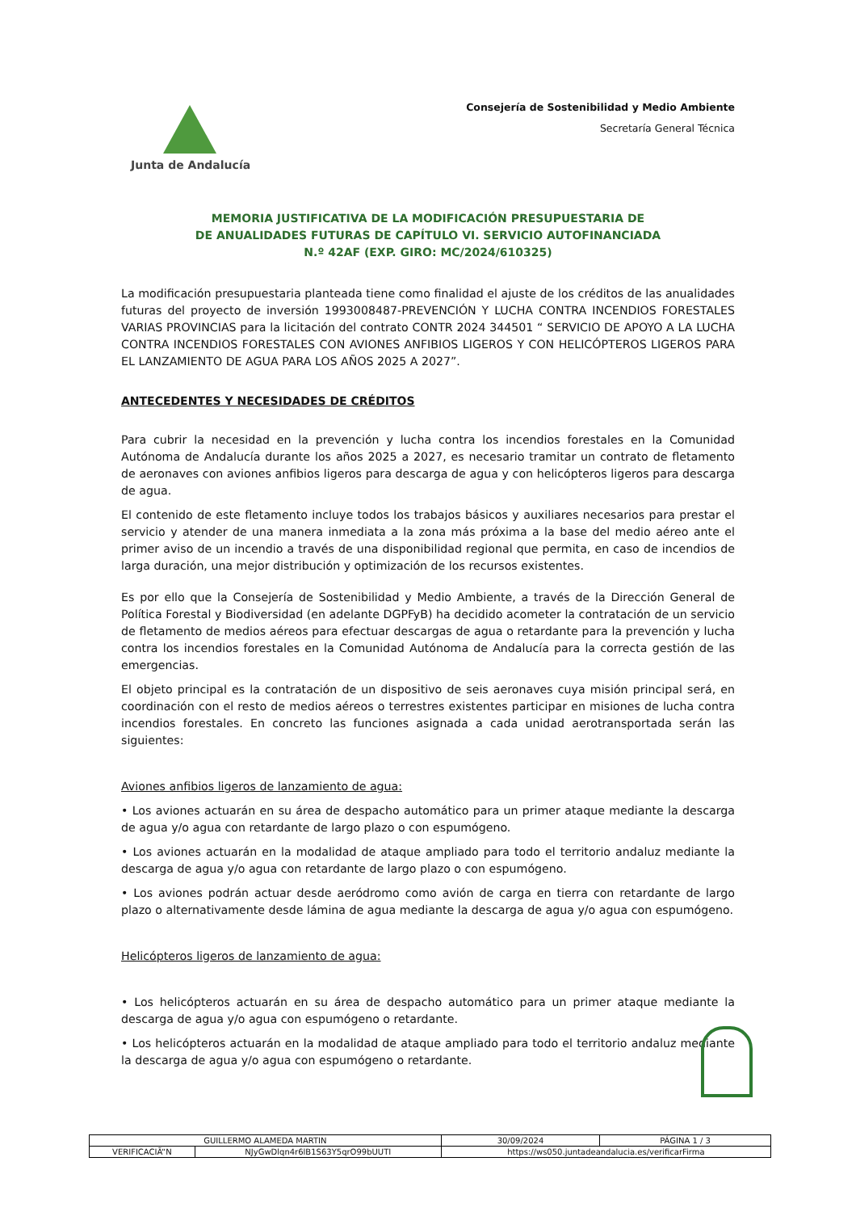Junta de Andalucía
Consejería de Sostenibilidad y Medio Ambiente
Secretaría General Técnica
MEMORIA JUSTIFICATIVA DE LA MODIFICACIÓN PRESUPUESTARIA DE
DE ANUALIDADES FUTURAS DE CAPÍTULO VI. SERVICIO AUTOFINANCIADA
N.º 42AF (EXP. GIRO: MC/2024/610325)
La modificación presupuestaria planteada tiene como finalidad el ajuste de los créditos de las anualidades futuras del proyecto de inversión 1993008487-PREVENCIÓN Y LUCHA CONTRA INCENDIOS FORESTALES VARIAS PROVINCIAS para la licitación del contrato CONTR 2024 344501 “ SERVICIO DE APOYO A LA LUCHA CONTRA INCENDIOS FORESTALES CON AVIONES ANFIBIOS LIGEROS Y CON HELICÓPTEROS LIGEROS PARA EL LANZAMIENTO DE AGUA PARA LOS AÑOS 2025 A 2027”.
ANTECEDENTES Y NECESIDADES DE CRÉDITOS
Para cubrir la necesidad en la prevención y lucha contra los incendios forestales en la Comunidad Autónoma de Andalucía durante los años 2025 a 2027, es necesario tramitar un contrato de fletamento de aeronaves con aviones anfibios ligeros para descarga de agua y con helicópteros ligeros para descarga de agua.
El contenido de este fletamento incluye todos los trabajos básicos y auxiliares necesarios para prestar el servicio y atender de una manera inmediata a la zona más próxima a la base del medio aéreo ante el primer aviso de un incendio a través de una disponibilidad regional que permita, en caso de incendios de larga duración, una mejor distribución y optimización de los recursos existentes.
Es por ello que la Consejería de Sostenibilidad y Medio Ambiente, a través de la Dirección General de Política Forestal y Biodiversidad (en adelante DGPFyB) ha decidido acometer la contratación de un servicio de fletamento de medios aéreos para efectuar descargas de agua o retardante para la prevención y lucha contra los incendios forestales en la Comunidad Autónoma de Andalucía para la correcta gestión de las emergencias.
El objeto principal es la contratación de un dispositivo de seis aeronaves cuya misión principal será, en coordinación con el resto de medios aéreos o terrestres existentes participar en misiones de lucha contra incendios forestales. En concreto las funciones asignada a cada unidad aerotransportada serán las siguientes:
Aviones anfibios ligeros de lanzamiento de agua:
• Los aviones actuarán en su área de despacho automático para un primer ataque mediante la descarga de agua y/o agua con retardante de largo plazo o con espumógeno.
• Los aviones actuarán en la modalidad de ataque ampliado para todo el territorio andaluz mediante la descarga de agua y/o agua con retardante de largo plazo o con espumógeno.
• Los aviones podrán actuar desde aeródromo como avión de carga en tierra con retardante de largo plazo o alternativamente desde lámina de agua mediante la descarga de agua y/o agua con espumógeno.
Helicópteros ligeros de lanzamiento de agua:
• Los helicópteros actuarán en su área de despacho automático para un primer ataque mediante la descarga de agua y/o agua con espumógeno o retardante.
• Los helicópteros actuarán en la modalidad de ataque ampliado para todo el territorio andaluz mediante la descarga de agua y/o agua con espumógeno o retardante.
| GUILLERMO ALAMEDA MARTIN | | | 30/09/2024 | PÁGINA 1 / 3 |
| VERIFICACIÃ“N | NJyGwDlqn4r6lB1S63Y5qrO99bUUTI | https://ws050.juntadeandalucia.es/verificarFirma | | |